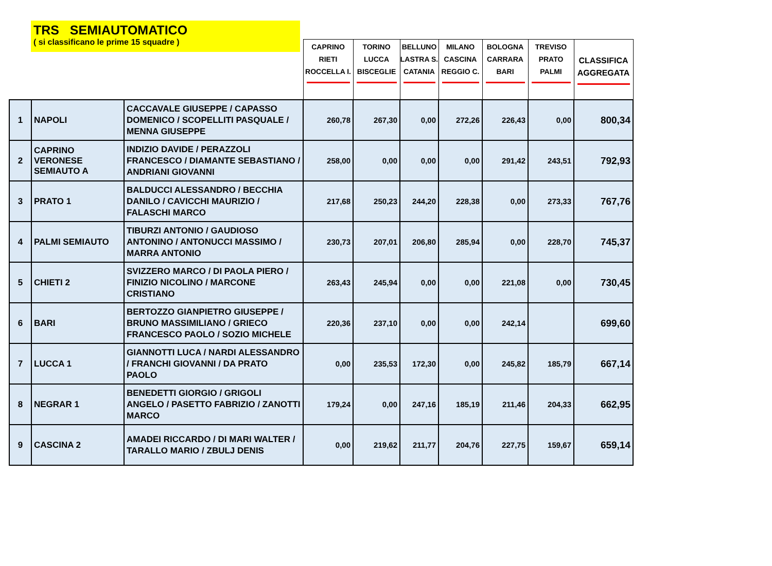TRS SEMIAUTOMATICO
( si classificano le prime 15 squadre )
| | | | CAPRINO RIETI ROCCELLA I. | TORINO LUCCA BISCEGLIE | BELLUNO LASTRA S. CATANIA | MILANO CASCINA REGGIO C. | BOLOGNA CARRARA BARI | TREVISO PRATO PALMI | CLASSIFICA AGGREGATA |
| --- | --- | --- | --- | --- | --- | --- | --- | --- | --- |
| 1 | NAPOLI | CACCAVALE GIUSEPPE / CAPASSO DOMENICO / SCOPELLITI PASQUALE / MENNA GIUSEPPE | 260,78 | 267,30 | 0,00 | 272,26 | 226,43 | 0,00 | 800,34 |
| 2 | CAPRINO VERONESE SEMIAUTO A | INDIZIO DAVIDE / PERAZZOLI FRANCESCO / DIAMANTE SEBASTIANO / ANDRIANI GIOVANNI | 258,00 | 0,00 | 0,00 | 0,00 | 291,42 | 243,51 | 792,93 |
| 3 | PRATO 1 | BALDUCCI ALESSANDRO / BECCHIA DANILO / CAVICCHI MAURIZIO / FALASCHI MARCO | 217,68 | 250,23 | 244,20 | 228,38 | 0,00 | 273,33 | 767,76 |
| 4 | PALMI SEMIAUTO | TIBURZI ANTONIO / GAUDIOSO ANTONINO / ANTONUCCI MASSIMO / MARRA ANTONIO | 230,73 | 207,01 | 206,80 | 285,94 | 0,00 | 228,70 | 745,37 |
| 5 | CHIETI 2 | SVIZZERO MARCO / DI PAOLA PIERO / FINIZIO NICOLINO / MARCONE CRISTIANO | 263,43 | 245,94 | 0,00 | 0,00 | 221,08 | 0,00 | 730,45 |
| 6 | BARI | BERTOZZO GIANPIETRO GIUSEPPE / BRUNO MASSIMILIANO / GRIECO FRANCESCO PAOLO / SOZIO MICHELE | 220,36 | 237,10 | 0,00 | 0,00 | 242,14 | | 699,60 |
| 7 | LUCCA 1 | GIANNOTTI LUCA / NARDI ALESSANDRO / FRANCHI GIOVANNI / DA PRATO PAOLO | 0,00 | 235,53 | 172,30 | 0,00 | 245,82 | 185,79 | 667,14 |
| 8 | NEGRAR 1 | BENEDETTI GIORGIO / GRIGOLI ANGELO / PASETTO FABRIZIO / ZANOTTI MARCO | 179,24 | 0,00 | 247,16 | 185,19 | 211,46 | 204,33 | 662,95 |
| 9 | CASCINA 2 | AMADEI RICCARDO / DI MARI WALTER / TARALLO MARIO / ZBULJ DENIS | 0,00 | 219,62 | 211,77 | 204,76 | 227,75 | 159,67 | 659,14 |